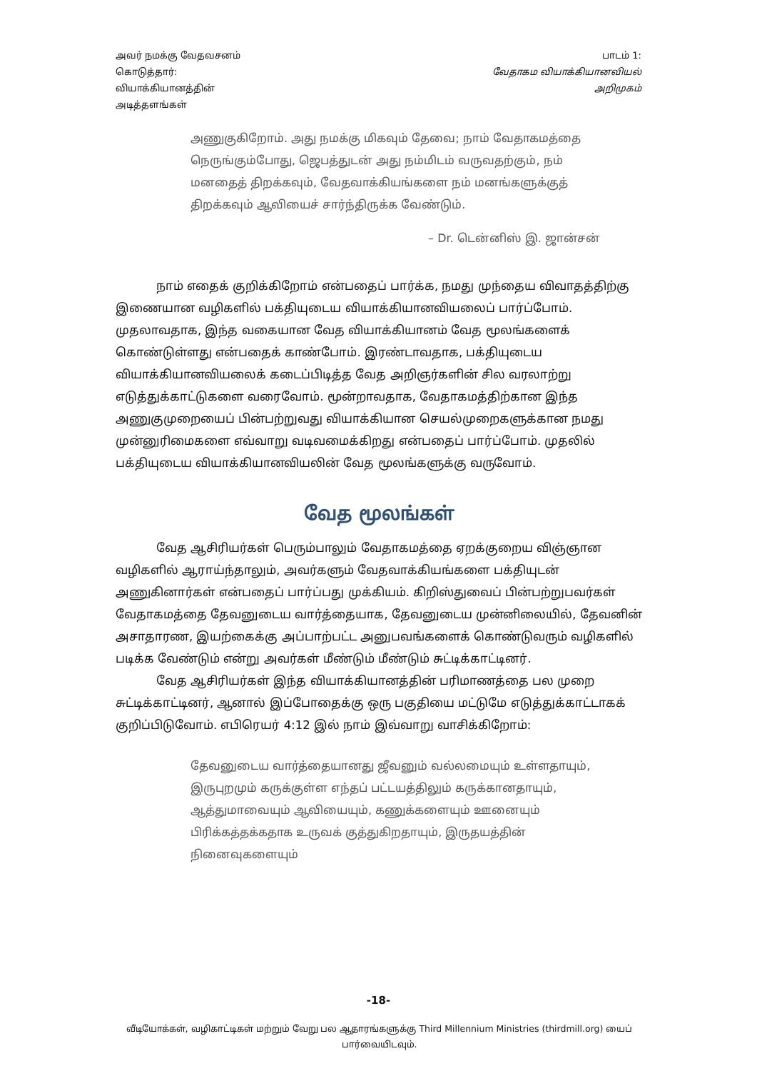அவர் நமக்கு வேதவசனம்
கொடுத்தார்:
வியாக்கியானத்தின்
அடித்தளங்கள்
பாடம் 1:
வேதாகம வியாக்கியானவியல்
அறிமுகம்
அணுகுகிறோம். அது நமக்கு மிகவும் தேவை; நாம் வேதாகமத்தை நெருங்கும்போது, ஜெபத்துடன் அது நம்மிடம் வருவதற்கும், நம் மனதைத் திறக்கவும், வேதவாக்கியங்களை நம் மனங்களுக்குத் திறக்கவும் ஆவியைச் சார்ந்திருக்க வேண்டும்.
– Dr. டென்னிஸ் இ. ஜான்சன்
நாம் எதைக் குறிக்கிறோம் என்பதைப் பார்க்க, நமது முந்தைய விவாதத்திற்கு இணையான வழிகளில் பக்தியுடைய வியாக்கியானவியலைப் பார்ப்போம். முதலாவதாக, இந்த வகையான வேத வியாக்கியானம் வேத மூலங்களைக் கொண்டுள்ளது என்பதைக் காண்போம். இரண்டாவதாக, பக்தியுடைய வியாக்கியானவியலைக் கடைப்பிடித்த வேத அறிஞர்களின் சில வரலாற்று எடுத்துக்காட்டுகளை வரைவோம். மூன்றாவதாக, வேதாகமத்திற்கான இந்த அணுகுமுறையைப் பின்பற்றுவது வியாக்கியான செயல்முறைகளுக்கான நமது முன்னுரிமைகளை எவ்வாறு வடிவமைக்கிறது என்பதைப் பார்ப்போம். முதலில் பக்தியுடைய வியாக்கியானவியலின் வேத மூலங்களுக்கு வருவோம்.
வேத மூலங்கள்
வேத ஆசிரியர்கள் பெரும்பாலும் வேதாகமத்தை ஏறக்குறைய விஞ்ஞான வழிகளில் ஆராய்ந்தாலும், அவர்களும் வேதவாக்கியங்களை பக்தியுடன் அணுகினார்கள் என்பதைப் பார்ப்பது முக்கியம். கிறிஸ்துவைப் பின்பற்றுபவர்கள் வேதாகமத்தை தேவனுடைய வார்த்தையாக, தேவனுடைய முன்னிலையில், தேவனின் அசாதாரண, இயற்கைக்கு அப்பாற்பட்ட அனுபவங்களைக் கொண்டுவரும் வழிகளில் படிக்க வேண்டும் என்று அவர்கள் மீண்டும் மீண்டும் சுட்டிக்காட்டினர்.
வேத ஆசிரியர்கள் இந்த வியாக்கியானத்தின் பரிமாணத்தை பல முறை சுட்டிக்காட்டினர், ஆனால் இப்போதைக்கு ஒரு பகுதியை மட்டுமே எடுத்துக்காட்டாகக் குறிப்பிடுவோம். எபிரெயர் 4:12 இல் நாம் இவ்வாறு வாசிக்கிறோம்:
தேவனுடைய வார்த்தையானது ஜீவனும் வல்லமையும் உள்ளதாயும், இருபுறமும் கருக்குள்ள எந்தப் பட்டயத்திலும் கருக்கானதாயும், ஆத்துமாவையும் ஆவியையும், கணுக்களையும் ஊனையும் பிரிக்கத்தக்கதாக உருவக் குத்துகிறதாயும், இருதயத்தின் நினைவுகளையும்
-18-
வீடியோக்கள், வழிகாட்டிகள் மற்றும் வேறு பல ஆதாரங்களுக்கு Third Millennium Ministries (thirdmill.org) யைப் பார்வையிடவும்.